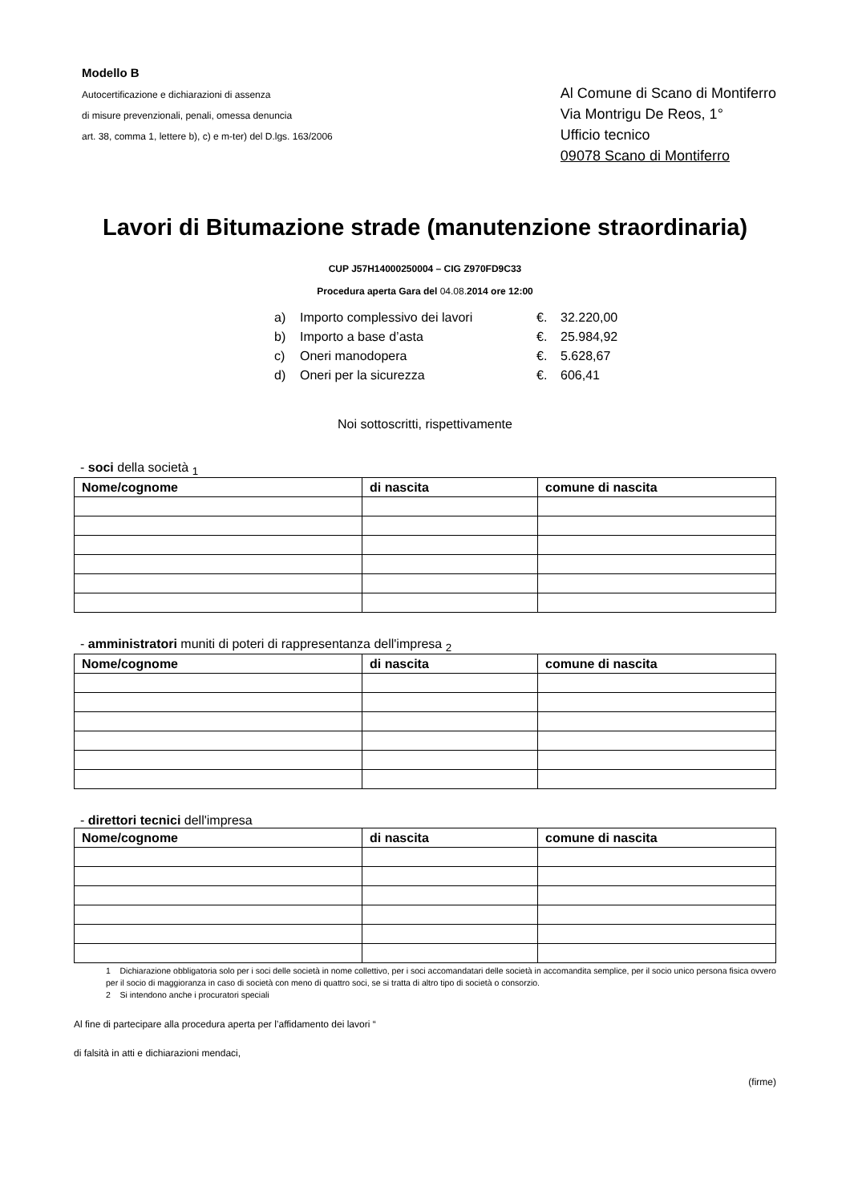Modello B
Autocertificazione e dichiarazioni di assenza
di misure prevenzionali, penali, omessa denuncia
art. 38, comma 1, lettere b), c) e m-ter) del D.lgs. 163/2006
Al Comune di Scano di Montiferro
Via Montrigu De Reos, 1°
Ufficio tecnico
09078 Scano di Montiferro
Lavori di Bitumazione strade (manutenzione straordinaria)
CUP J57H14000250004 – CIG Z970FD9C33
Procedura aperta Gara del 04.08. 2014 ore 12:00
a) Importo complessivo dei lavori €. 32.220,00
b) Importo a base d’asta €. 25.984,92
c) Oneri manodopera €. 5.628,67
d) Oneri per la sicurezza €. 606,41
Noi sottoscritti, rispettivamente
- soci della società <sub>1</sub>
| Nome/cognome | di nascita | comune di nascita |
| --- | --- | --- |
- amministratori muniti di poteri di rappresentanza dell'impresa <sub>2</sub>
| Nome/cognome | di nascita | comune di nascita |
| --- | --- | --- |
- direttori tecnici dell'impresa
| Nome/cognome | di nascita | comune di nascita |
| --- | --- | --- |
1 Dichiarazione obbligatoria solo per i soci delle società in nome collettivo, per i soci accomandatari delle società in accomandita semplice, per il socio unico persona fisica ovvero per il socio di maggioranza in caso di società con meno di quattro soci, se si tratta di altro tipo di società o consorzio.
2 Si intendono anche i procuratori speciali
Al fine di partecipare alla procedura aperta per l’affidamento dei lavori “
di falsità in atti e dichiarazioni mendaci,
(firme)